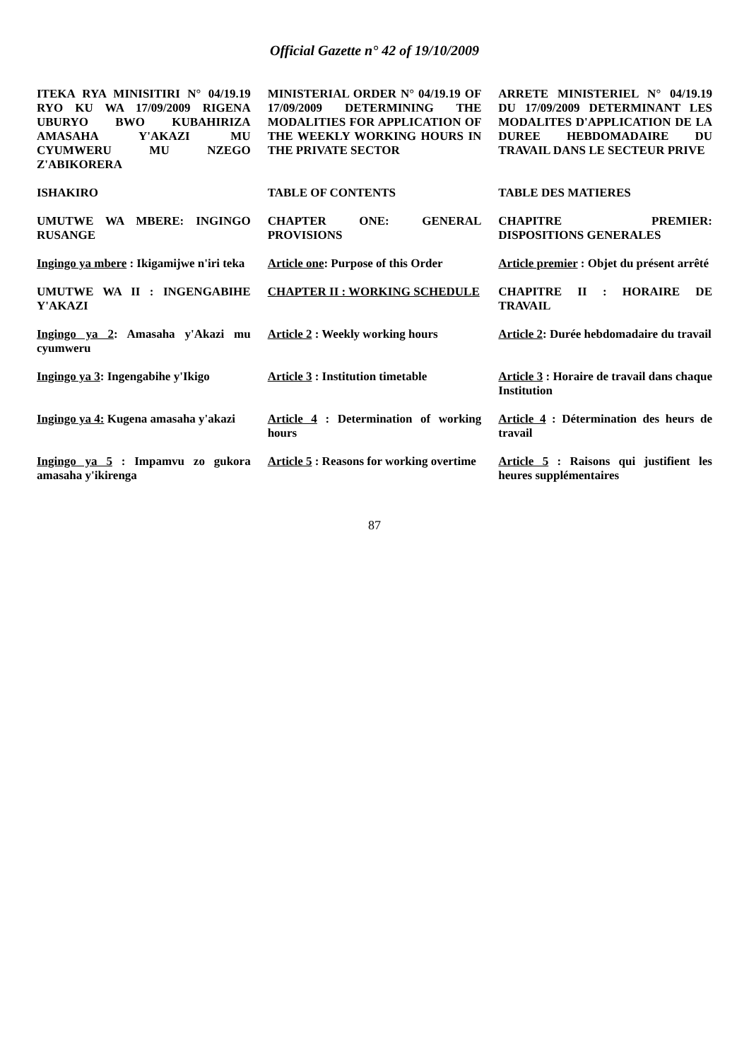Official Gazette n° 42 of 19/10/2009
| ITEKA RYA MINISITIRI N° 04/19.19 RYO KU WA 17/09/2009 RIGENA UBURYO BWO KUBAHIRIZA AMASAHA Y'AKAZI MU CYUMWERU MU NZEGO Z'ABIKORERA | MINISTERIAL ORDER N° 04/19.19 OF 17/09/2009 DETERMINING THE MODALITIES FOR APPLICATION OF THE WEEKLY WORKING HOURS IN THE PRIVATE SECTOR | ARRETE MINISTERIEL N° 04/19.19 DU 17/09/2009 DETERMINANT LES MODALITES D'APPLICATION DE LA DUREE HEBDOMADAIRE DU TRAVAIL DANS LE SECTEUR PRIVE |
| ISHAKIRO | TABLE OF CONTENTS | TABLE DES MATIERES |
| UMUTWE WA MBERE: INGINGO RUSANGE | CHAPTER ONE: GENERAL PROVISIONS | CHAPITRE PREMIER: DISPOSITIONS GENERALES |
| Ingingo ya mbere : Ikigamijwe n'iri teka | Article one : Purpose of this Order | Article premier : Objet du présent arrêté |
| UMUTWE WA II : INGENGABIHE Y'AKAZI | CHAPTER II : WORKING SCHEDULE | CHAPITRE II : HORAIRE DE TRAVAIL |
| Ingingo ya 2 : Amasaha y'Akazi mu cyumweru | Article 2 : Weekly working hours | Article 2 : Durée hebdomadaire du travail |
| Ingingo ya 3 : Ingengabihe y'Ikigo | Article 3 : Institution timetable | Article 3 : Horaire de travail dans chaque Institution |
| Ingingo ya 4: Kugena amasaha y'akazi | Article 4 : Determination of working hours | Article 4 : Détermination des heurs de travail |
| Ingingo ya 5 : Impamvu zo gukora amasaha y'ikirenga | Article 5 : Reasons for working overtime | Article 5 : Raisons qui justifient les heures supplémentaires |
87